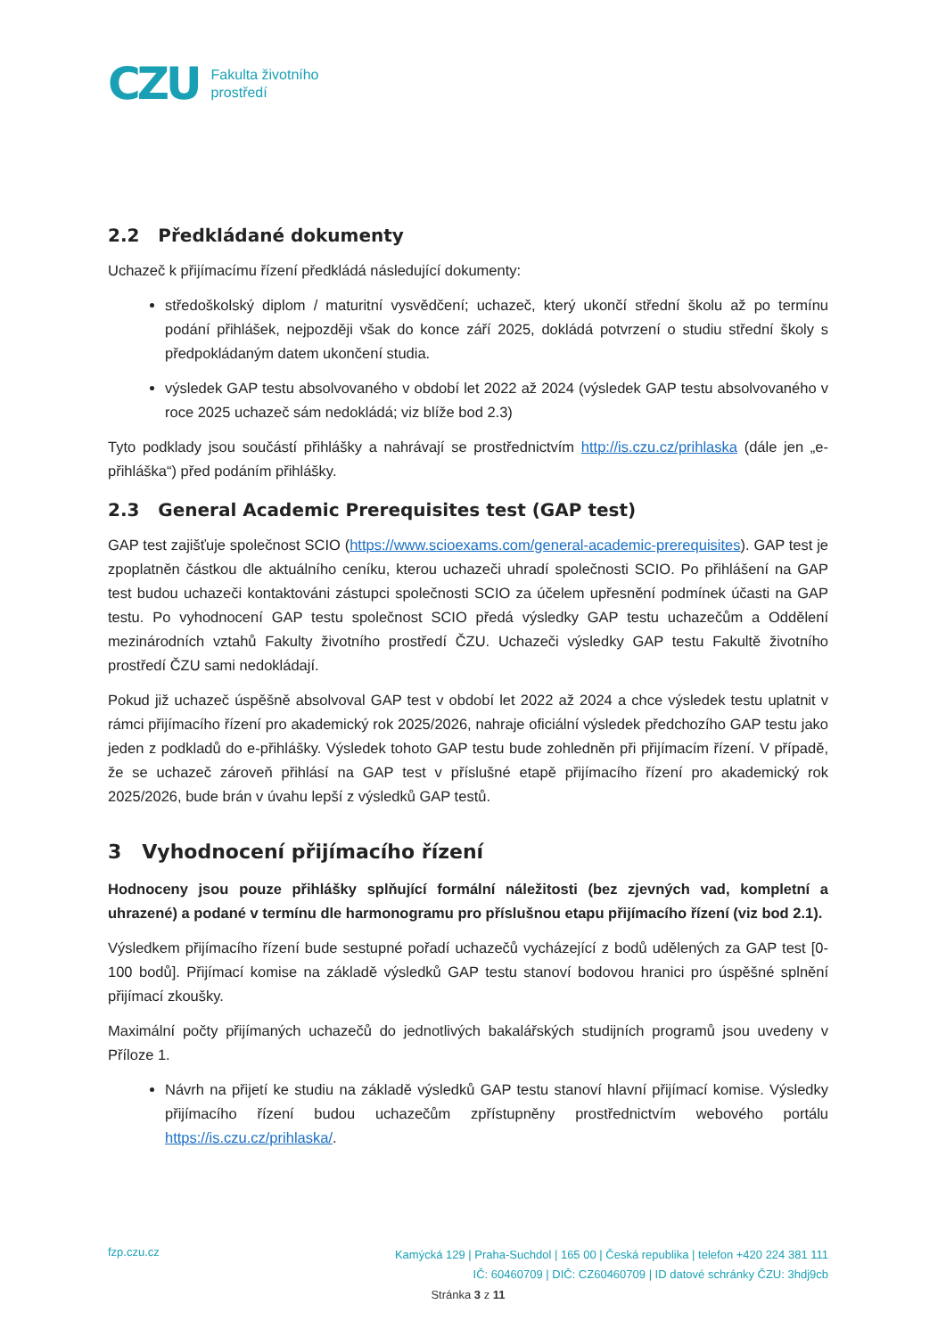CZU Fakulta životního
prostředí
2.2 Předkládané dokumenty
Uchazeč k přijímacímu řízení předkládá následující dokumenty:
středoškolský diplom / maturitní vysvědčení; uchazeč, který ukončí střední školu až po termínu podání přihlášek, nejpozději však do konce září 2025, dokládá potvrzení o studiu střední školy s předpokládaným datem ukončení studia.
výsledek GAP testu absolvovaného v období let 2022 až 2024 (výsledek GAP testu absolvovaného v roce 2025 uchazeč sám nedokládá; viz blíže bod 2.3)
Tyto podklady jsou součástí přihlášky a nahrávají se prostřednictvím http://is.czu.cz/prihlaska (dále jen „e-přihláška“) před podáním přihlášky.
2.3 General Academic Prerequisites test (GAP test)
GAP test zajišťuje společnost SCIO (https://www.scioexams.com/general-academic-prerequisites). GAP test je zpoplatněn částkou dle aktuálního ceníku, kterou uchazeči uhradí společnosti SCIO. Po přihlášení na GAP test budou uchazeči kontaktováni zástupci společnosti SCIO za účelem upřesnění podmínek účasti na GAP testu. Po vyhodnocení GAP testu společnost SCIO předá výsledky GAP testu uchazečům a Oddělení mezinárodních vztahů Fakulty životního prostředí ČZU. Uchazeči výsledky GAP testu Fakultě životního prostředí ČZU sami nedokládají.
Pokud již uchazeč úspěšně absolvoval GAP test v období let 2022 až 2024 a chce výsledek testu uplatnit v rámci přijímacího řízení pro akademický rok 2025/2026, nahraje oficiální výsledek předchozího GAP testu jako jeden z podkladů do e-přihlášky. Výsledek tohoto GAP testu bude zohledněn při přijímacím řízení. V případě, že se uchazeč zároveň přihlásí na GAP test v příslušné etapě přijímacího řízení pro akademický rok 2025/2026, bude brán v úvahu lepší z výsledků GAP testů.
3 Vyhodnocení přijímacího řízení
Hodnoceny jsou pouze přihlášky splňující formální náležitosti (bez zjevných vad, kompletní a uhrazené) a podané v termínu dle harmonogramu pro příslušnou etapu přijímacího řízení (viz bod 2.1).
Výsledkem přijímacího řízení bude sestupné pořadí uchazečů vycházející z bodů udělených za GAP test [0-100 bodů]. Přijímací komise na základě výsledků GAP testu stanoví bodovou hranici pro úspěšné splnění přijímací zkoušky.
Maximální počty přijímaných uchazečů do jednotlivých bakalářských studijních programů jsou uvedeny v Příloze 1.
Návrh na přijetí ke studiu na základě výsledků GAP testu stanoví hlavní přijímací komise. Výsledky přijímacího řízení budou uchazečům zpřístupněny prostřednictvím webového portálu https://is.czu.cz/prihlaska/.
fzp.czu.cz
Kamýcká 129 | Praha-Suchdol | 165 00 | Česká republika | telefon +420 224 381 111
IČ: 60460709 | DIČ: CZ60460709 | ID datové schránky ČZU: 3hdj9cb
Stránka 3 z 11